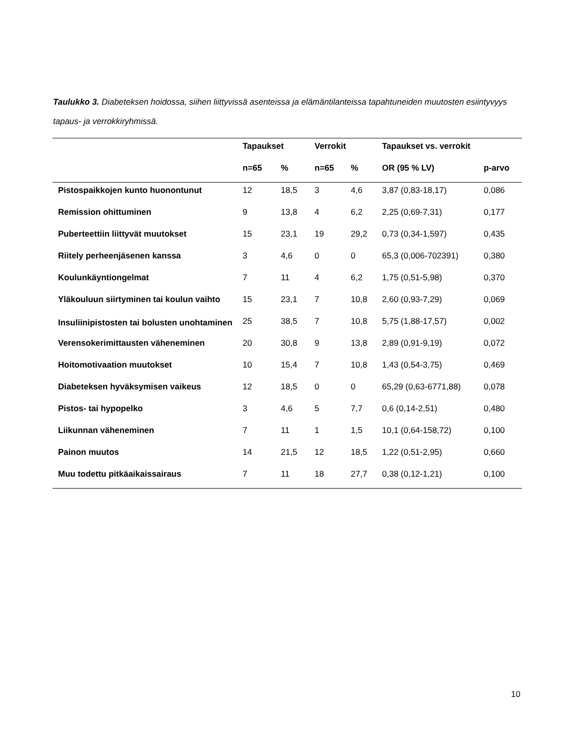Taulukko 3. Diabeteksen hoidossa, siihen liittyvissä asenteissa ja elämäntilanteissa tapahtuneiden muutosten esiintyvyys tapaus- ja verrokkiryhmissä.
| | Tapaukset | | Verrokit | | Tapaukset vs. verrokit | |
| --- | --- | --- | --- | --- | --- | --- |
| | n=65 | % | n=65 | % | OR (95 % LV) | p-arvo |
| Pistospaikkojen kunto huonontunut | 12 | 18,5 | 3 | 4,6 | 3,87 (0,83-18,17) | 0,086 |
| Remission ohittuminen | 9 | 13,8 | 4 | 6,2 | 2,25 (0,69-7,31) | 0,177 |
| Puberteettiin liittyvät muutokset | 15 | 23,1 | 19 | 29,2 | 0,73 (0,34-1,597) | 0,435 |
| Riitely perheenjäsenen kanssa | 3 | 4,6 | 0 | 0 | 65,3 (0,006-702391) | 0,380 |
| Koulunkäyntiongelmat | 7 | 11 | 4 | 6,2 | 1,75 (0,51-5,98) | 0,370 |
| Yläkouluun siirtyminen tai koulun vaihto | 15 | 23,1 | 7 | 10,8 | 2,60 (0,93-7,29) | 0,069 |
| Insuliinipistosten tai bolusten unohtaminen | 25 | 38,5 | 7 | 10,8 | 5,75 (1,88-17,57) | 0,002 |
| Verensokerimittausten väheneminen | 20 | 30,8 | 9 | 13,8 | 2,89 (0,91-9,19) | 0,072 |
| Hoitomotivaation muutokset | 10 | 15,4 | 7 | 10,8 | 1,43 (0,54-3,75) | 0,469 |
| Diabeteksen hyväksymisen vaikeus | 12 | 18,5 | 0 | 0 | 65,29 (0,63-6771,88) | 0,078 |
| Pistos- tai hypopelko | 3 | 4,6 | 5 | 7,7 | 0,6 (0,14-2,51) | 0,480 |
| Liikunnan väheneminen | 7 | 11 | 1 | 1,5 | 10,1 (0,64-158,72) | 0,100 |
| Painon muutos | 14 | 21,5 | 12 | 18,5 | 1,22 (0,51-2,95) | 0,660 |
| Muu todettu pitkäaikaissairaus | 7 | 11 | 18 | 27,7 | 0,38 (0,12-1,21) | 0,100 |
10